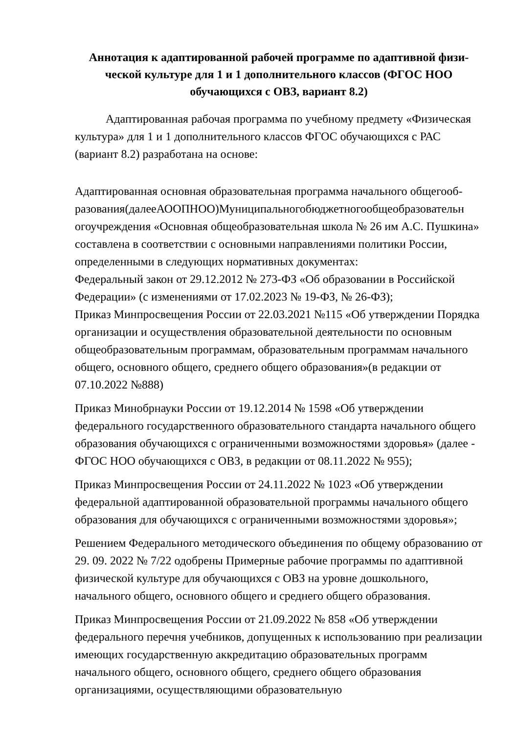Аннотация к адаптированной рабочей программе по адаптивной физи-ческой культуре для 1 и 1 дополнительного классов (ФГОС НОО обучающихся с ОВЗ, вариант 8.2)
Адаптированная рабочая программа по учебному предмету «Физическая культура» для 1 и 1 дополнительного классов ФГОС обучающихся с РАС (вариант 8.2) разработана на основе:
Адаптированная основная образовательная программа начального общегооб-разования(далееАООПНОО)Муниципальногобюджетногообщеобразовательн огоучреждения «Основная общеобразовательная школа № 26 им А.С. Пушкина» составлена в соответствии с основными направлениями политики России, определенными в следующих нормативных документах:
Федеральный закон от 29.12.2012 № 273-ФЗ «Об образовании в Российской Федерации» (с изменениями от 17.02.2023 № 19-ФЗ, № 26-ФЗ);
Приказ Минпросвещения России от 22.03.2021 №115 «Об утверждении Порядка организации и осуществления образовательной деятельности по основным общеобразовательным программам, образовательным программам начального общего, основного общего, среднего общего образования»(в редакции от 07.10.2022 №888)
Приказ Минобрнауки России от 19.12.2014 № 1598 «Об утверждении федерального государственного образовательного стандарта начального общего образования обучающихся с ограниченными возможностями здоровья» (далее - ФГОС НОО обучающихся с ОВЗ, в редакции от 08.11.2022 № 955);
Приказ Минпросвещения России от 24.11.2022 № 1023 «Об утверждении федеральной адаптированной образовательной программы начального общего образования для обучающихся с ограниченными возможностями здоровья»;
Решением Федерального методического объединения по общему образованию от 29. 09. 2022 № 7/22 одобрены Примерные рабочие программы по адаптивной физической культуре для обучающихся с ОВЗ на уровне дошкольного, начального общего, основного общего и среднего общего образования.
Приказ Минпросвещения России от 21.09.2022 № 858 «Об утверждении федерального перечня учебников, допущенных к использованию при реализации имеющих государственную аккредитацию образовательных программ начального общего, основного общего, среднего общего образования организациями, осуществляющими образовательную